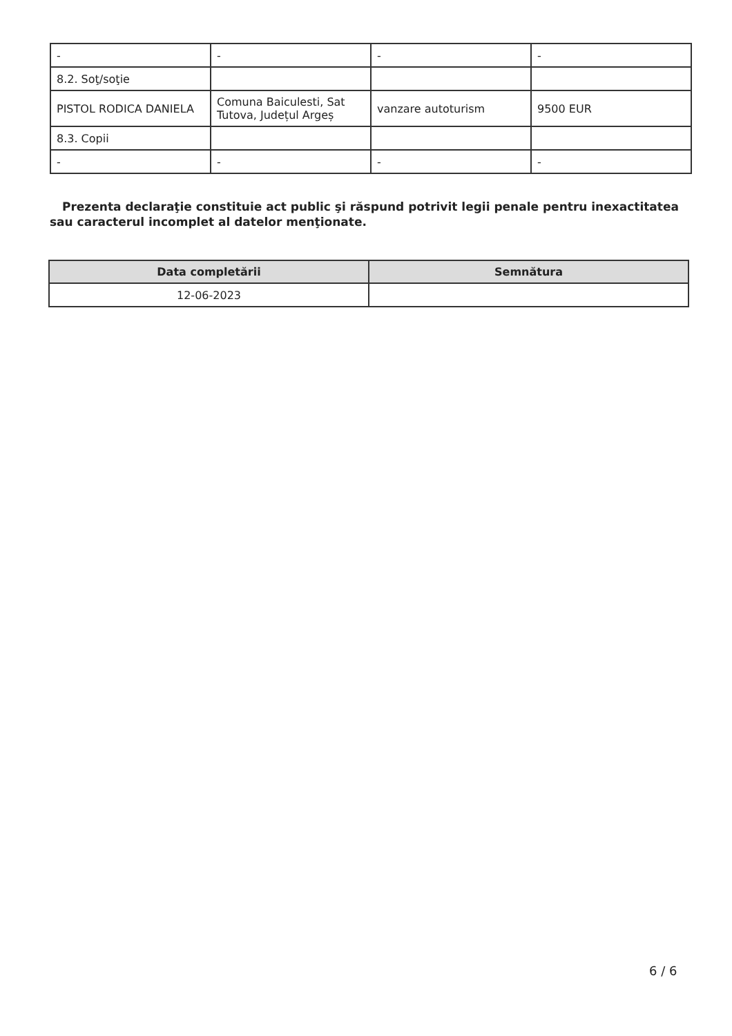| - | - | - | - |
| 8.2. Soţ/soţie | | | |
| PISTOL RODICA DANIELA | Comuna Baiculesti, Sat Tutova, Județul Argeș | vanzare autoturism | 9500 EUR |
| 8.3. Copii | | | |
| - | - | - | - |
Prezenta declaraţie constituie act public şi răspund potrivit legii penale pentru inexactitatea sau caracterul incomplet al datelor menţionate.
| Data completării | Semnătura |
| --- | --- |
| 12-06-2023 | |
6 / 6